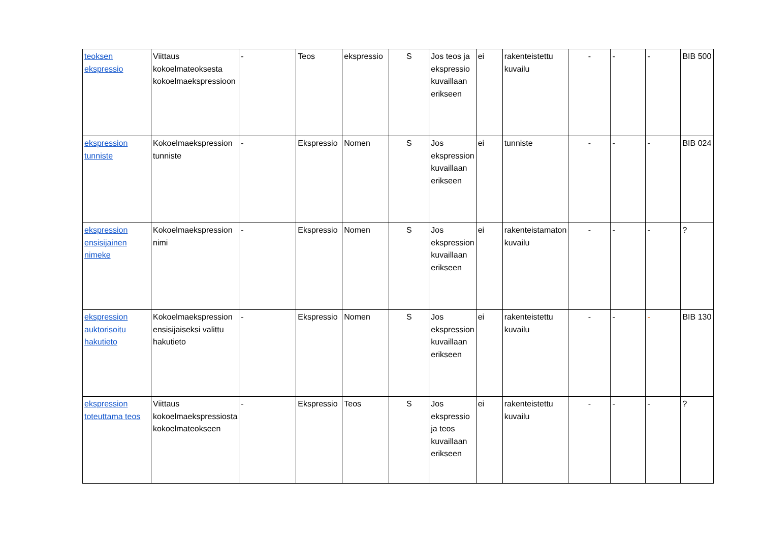| teoksen ekspressio | Viittaus kokoelmateoksesta kokoelmaekspressioon | - | Teos | ekspressio | S | Jos teos ja ekspressio kuvaillaan erikseen | ei | rakenteistettu kuvailu | - | - | - | BIB 500 |
| ekspression tunniste | Kokoelmaekspression tunniste | - | Ekspressio | Nomen | S | Jos ekspression kuvaillaan erikseen | ei | tunniste | - | - | - | BIB 024 |
| ekspression ensisijainen nimeke | Kokoelmaekspression nimi | - | Ekspressio | Nomen | S | Jos ekspression kuvaillaan erikseen | ei | rakenteistamaton kuvailu | - | - | - | ? |
| ekspression auktorisoitu hakutieto | Kokoelmaekspression ensisijaiseksi valittu hakutieto | - | Ekspressio | Nomen | S | Jos ekspression kuvaillaan erikseen | ei | rakenteistettu kuvailu | - | - | - | BIB 130 |
| ekspression toteuttama teos | Viittaus kokoelmaekspressiosta kokoelmateokseen | - | Ekspressio | Teos | S | Jos ekspressio ja teos kuvaillaan erikseen | ei | rakenteistettu kuvailu | - | - | - | ? |